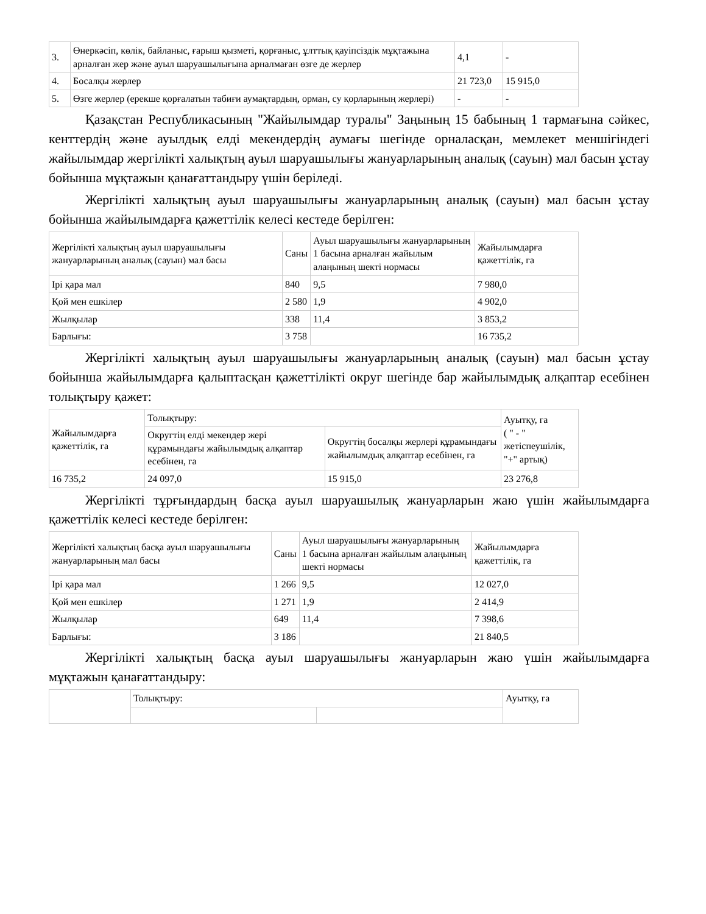| 3. | Өнеркәсіп, көлік, байланыс, ғарыш қызметі, қорғаныс, ұлттық қауіпсіздік мұқтажына арналған жер және ауыл шаруашылығына арналмаған өзге де жерлер | 4,1 | - |
| 4. | Босалқы жерлер | 21 723,0 | 15 915,0 |
| 5. | Өзге жерлер (ерекше қорғалатын табиғи аумақтардың, орман, су қорларының жерлері) | - | - |
Қазақстан Республикасының "Жайылымдар туралы" Заңының 15 бабының 1 тармағына сәйкес, кенттердің және ауылдық елді мекендердің аумағы шегінде орналасқан, мемлекет меншігіндегі жайылымдар жергілікті халықтың ауыл шаруашылығы жануарларының аналық (сауын) мал басын ұстау бойынша мұқтажын қанағаттандыру үшін беріледі.
Жергілікті халықтың ауыл шаруашылығы жануарларының аналық (сауын) мал басын ұстау бойынша жайылымдарға қажеттілік келесі кестеде берілген:
| Жергілікті халықтың ауыл шаруашылығы жануарларының аналық (сауын) мал басы | Саны | Ауыл шаруашылығы жануарларының 1 басына арналған жайылым алаңының шекті нормасы | Жайылымдарға қажеттілік, га |
| --- | --- | --- | --- |
| Ірі қара мал | 840 | 9,5 | 7 980,0 |
| Қой мен ешкілер | 2 580 | 1,9 | 4 902,0 |
| Жылқылар | 338 | 11,4 | 3 853,2 |
| Барлығы: | 3 758 | | 16 735,2 |
Жергілікті халықтың ауыл шаруашылығы жануарларының аналық (сауын) мал басын ұстау бойынша жайылымдарға қалыптасқан қажеттілікті округ шегінде бар жайылымдық алқаптар есебінен толықтыру қажет:
| Жайылымдарға қажеттілік, га | Толықтыру: | | Ауытқу, га ( " - " жетіспеушілік, "+" артық) |
| --- | --- | --- | --- |
| | Округтің елді мекендер жері құрамындағы жайылымдық алқаптар есебінен, га | Округтің босалқы жерлері құрамындағы жайылымдық алқаптар есебінен, га | |
| 16 735,2 | 24 097,0 | 15 915,0 | 23 276,8 |
Жергілікті тұрғындардың басқа ауыл шаруашылық жануарларын жаю үшін жайылымдарға қажеттілік келесі кестеде берілген:
| Жергілікті халықтың басқа ауыл шаруашылығы жануарларының мал басы | Саны | Ауыл шаруашылығы жануарларының 1 басына арналған жайылым алаңының шекті нормасы | Жайылымдарға қажеттілік, га |
| --- | --- | --- | --- |
| Ірі қара мал | 1 266 | 9,5 | 12 027,0 |
| Қой мен ешкілер | 1 271 | 1,9 | 2 414,9 |
| Жылқылар | 649 | 11,4 | 7 398,6 |
| Барлығы: | 3 186 | | 21 840,5 |
Жергілікті халықтың басқа ауыл шаруашылығы жануарларын жаю үшін жайылымдарға мұқтажын қанағаттандыру:
| | Толықтыру: | | Ауытқу, га |
| --- | --- | --- | --- |